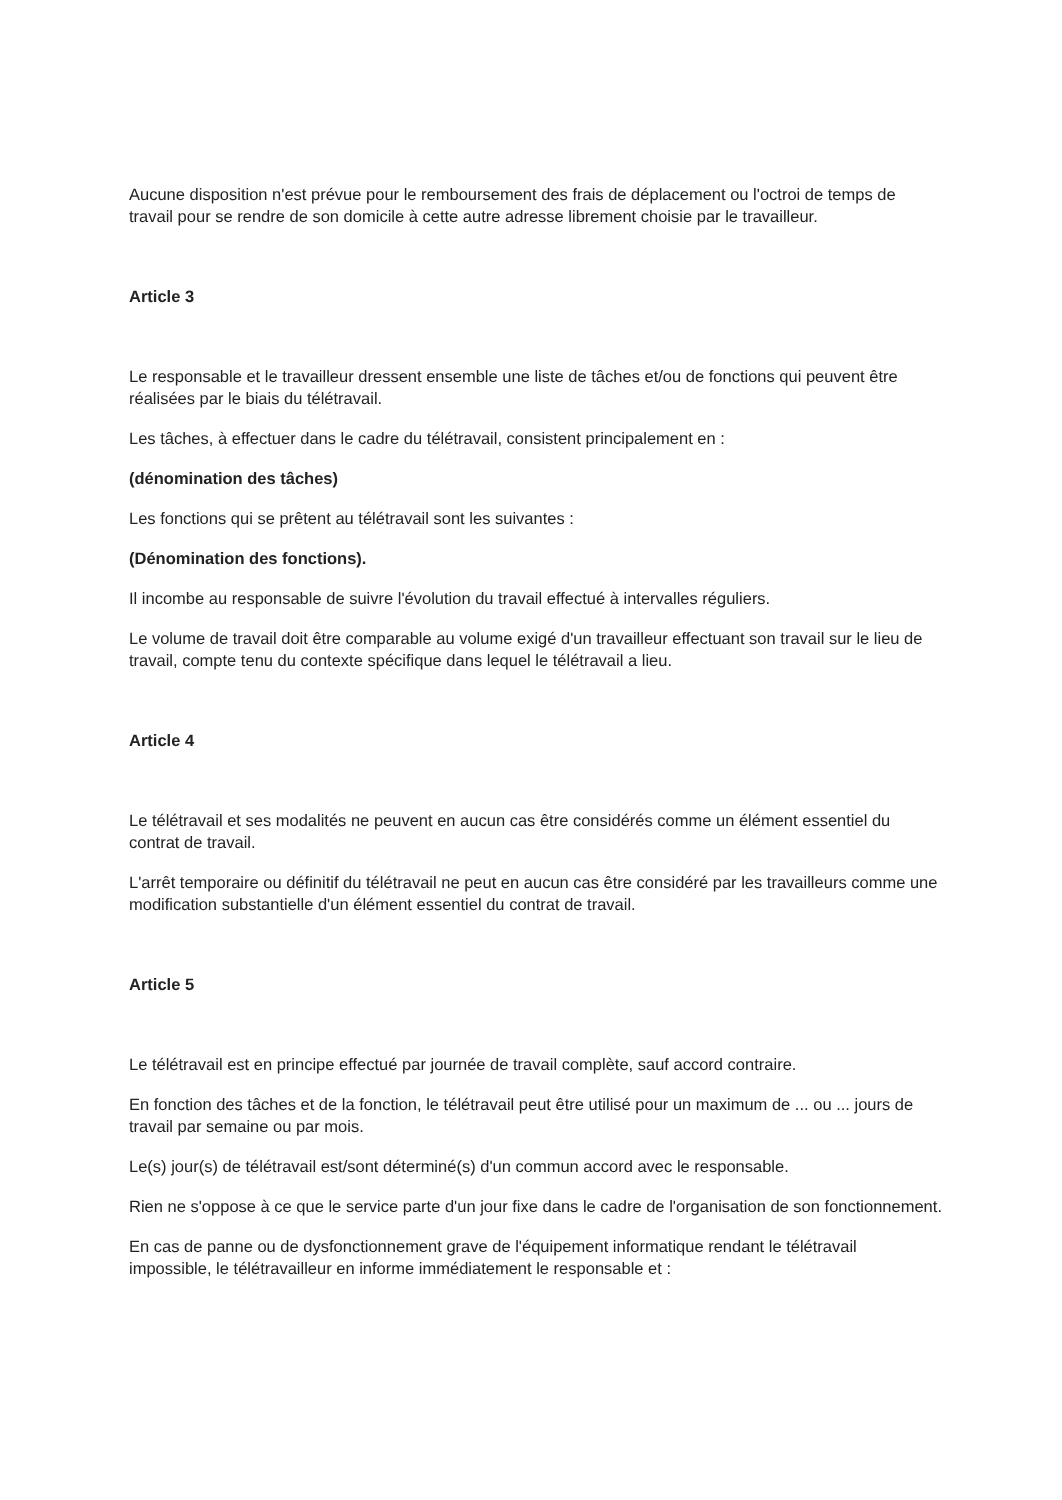Aucune disposition n'est prévue pour le remboursement des frais de déplacement ou l'octroi de temps de travail pour se rendre de son domicile à cette autre adresse librement choisie par le travailleur.
Article 3
Le responsable et le travailleur dressent ensemble une liste de tâches et/ou de fonctions qui peuvent être réalisées par le biais du télétravail.
Les tâches, à effectuer dans le cadre du télétravail, consistent principalement en :
(dénomination des tâches)
Les fonctions qui se prêtent au télétravail sont les suivantes :
(Dénomination des fonctions).
Il incombe au responsable de suivre l'évolution du travail effectué à intervalles réguliers.
Le volume de travail doit être comparable au volume exigé d'un travailleur effectuant son travail sur le lieu de travail, compte tenu du contexte spécifique dans lequel le télétravail a lieu.
Article 4
Le télétravail et ses modalités ne peuvent en aucun cas être considérés comme un élément essentiel du contrat de travail.
L'arrêt temporaire ou définitif du télétravail ne peut en aucun cas être considéré par les travailleurs comme une modification substantielle d'un élément essentiel du contrat de travail.
Article 5
Le télétravail est en principe effectué par journée de travail complète, sauf accord contraire.
En fonction des tâches et de la fonction, le télétravail peut être utilisé pour un maximum de ... ou ... jours de travail par semaine ou par mois.
Le(s) jour(s) de télétravail est/sont déterminé(s) d'un commun accord avec le responsable.
Rien ne s'oppose à ce que le service parte d'un jour fixe dans le cadre de l'organisation de son fonctionnement.
En cas de panne ou de dysfonctionnement grave de l'équipement informatique rendant le télétravail impossible, le télétravailleur en informe immédiatement le responsable et :